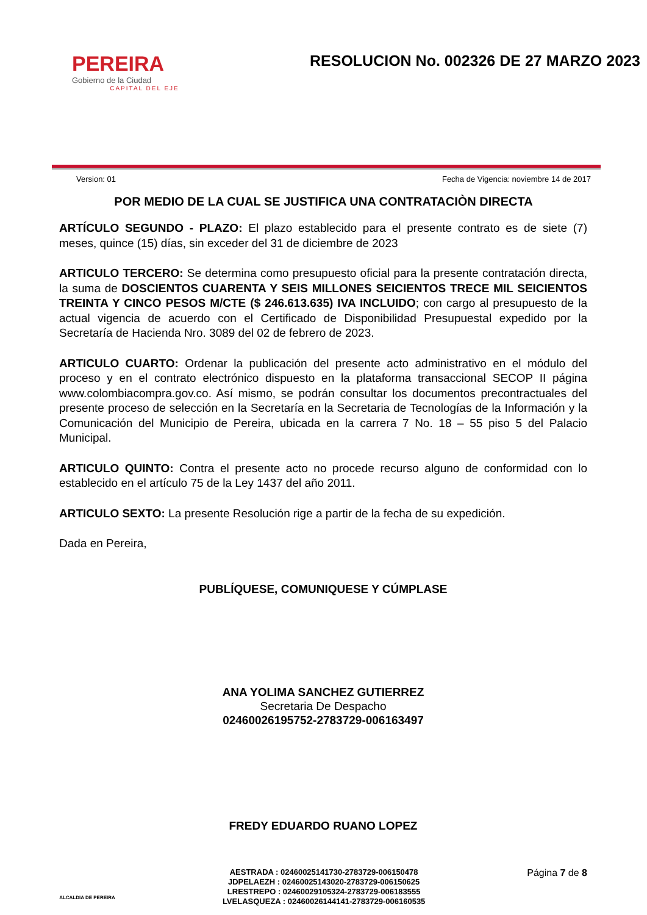PEREIRA
Gobierno de la Ciudad
CAPITAL DEL EJE
RESOLUCION No. 002326 DE 27 MARZO 2023
Version: 01 Fecha de Vigencia: noviembre 14 de 2017
POR MEDIO DE LA CUAL SE JUSTIFICA UNA CONTRATACIÒN DIRECTA
ARTÍCULO SEGUNDO - PLAZO: El plazo establecido para el presente contrato es de siete (7) meses, quince (15) días, sin exceder del 31 de diciembre de 2023
ARTICULO TERCERO: Se determina como presupuesto oficial para la presente contratación directa, la suma de DOSCIENTOS CUARENTA Y SEIS MILLONES SEICIENTOS TRECE MIL SEICIENTOS TREINTA Y CINCO PESOS M/CTE ($ 246.613.635) IVA INCLUIDO; con cargo al presupuesto de la actual vigencia de acuerdo con el Certificado de Disponibilidad Presupuestal expedido por la Secretaría de Hacienda Nro. 3089 del 02 de febrero de 2023.
ARTICULO CUARTO: Ordenar la publicación del presente acto administrativo en el módulo del proceso y en el contrato electrónico dispuesto en la plataforma transaccional SECOP II página www.colombiacompra.gov.co. Así mismo, se podrán consultar los documentos precontractuales del presente proceso de selección en la Secretaría en la Secretaria de Tecnologías de la Información y la Comunicación del Municipio de Pereira, ubicada en la carrera 7 No. 18 – 55 piso 5 del Palacio Municipal.
ARTICULO QUINTO: Contra el presente acto no procede recurso alguno de conformidad con lo establecido en el artículo 75 de la Ley 1437 del año 2011.
ARTICULO SEXTO: La presente Resolución rige a partir de la fecha de su expedición.
Dada en Pereira,
PUBLÍQUESE, COMUNIQUESE Y CÚMPLASE
ANA YOLIMA SANCHEZ GUTIERREZ
Secretaria De Despacho
02460026195752-2783729-006163497
FREDY EDUARDO RUANO LOPEZ
ALCALDIA DE PEREIRA
AESTRADA : 02460025141730-2783729-006150478
JDPELAEZH : 02460025143020-2783729-006150625
LRESTREPO : 02460029105324-2783729-006183555
LVELASQUEZA : 02460026144141-2783729-006160535
Página 7 de 8